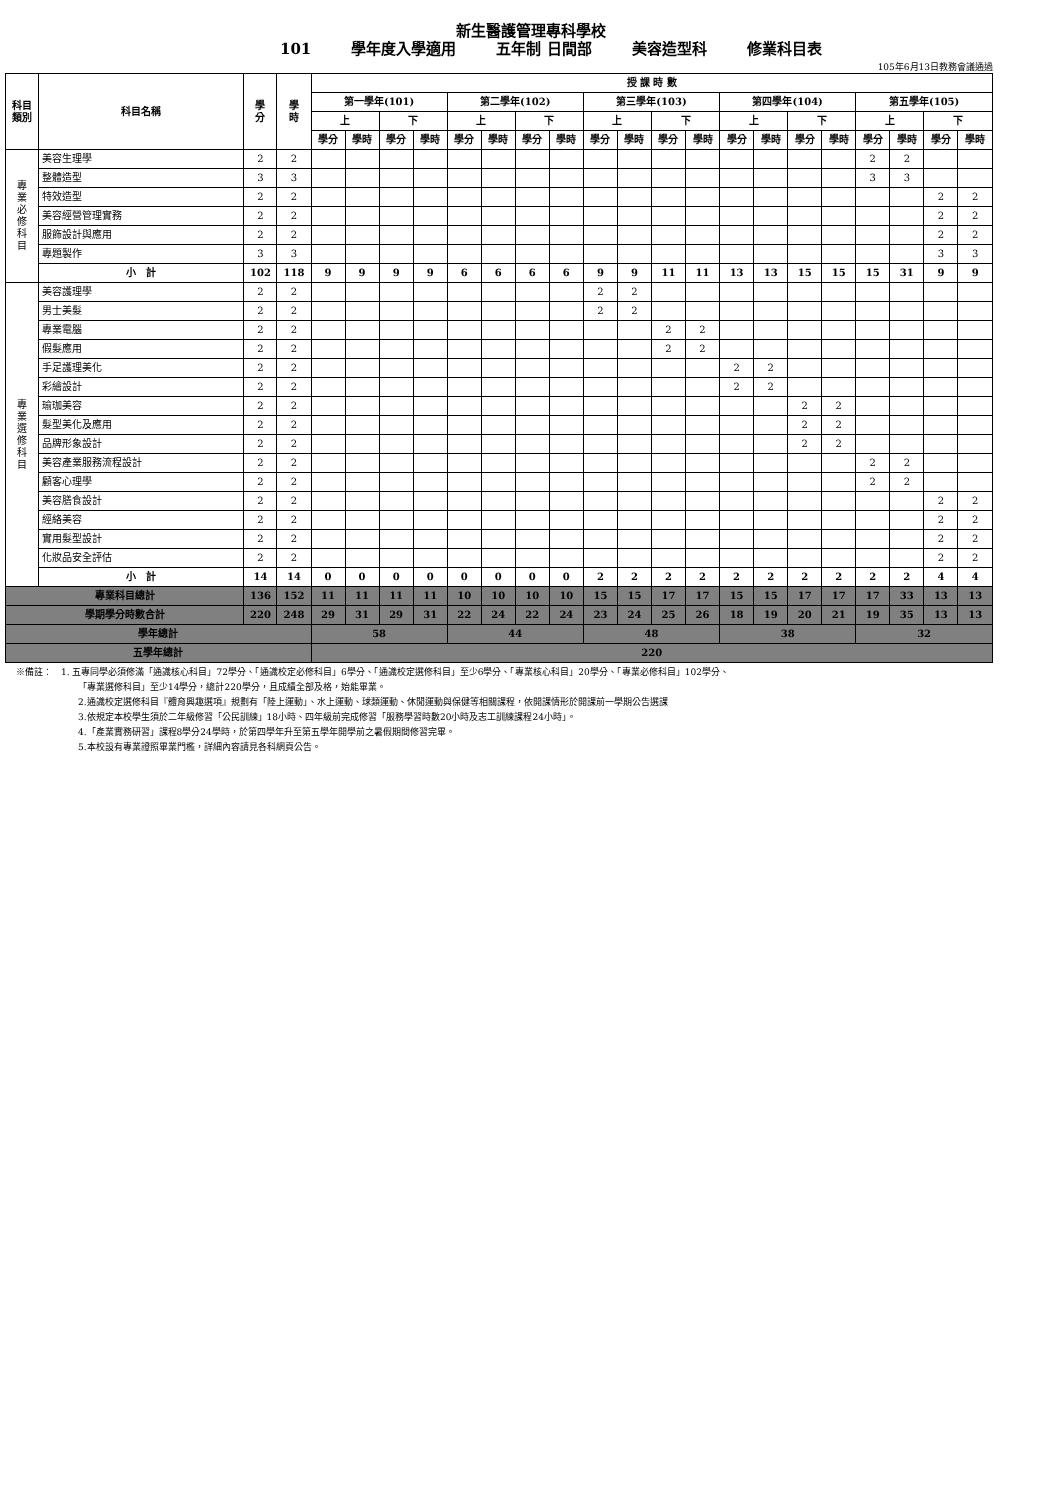新生醫護管理專科學校
101 學年度入學適用 五年制 日間部 美容造型科 修業科目表
105年6月13日教務會議通過
| 科目 類別 | 科目名稱 | 學 分 | 學 時 | 授 課 時 數 | | | | | | | | | | | | | | | | | | | |
| --- | --- | --- | --- | --- | --- | --- | --- | --- | --- | --- | --- | --- | --- | --- | --- | --- | --- | --- | --- | --- | --- | --- | --- |
| | | | | 第一學年(101) | | | | 第二學年(102) | | | | 第三學年(103) | | | | 第四學年(104) | | | | 第五學年(105) | | | |
| | | | | 上 | | 下 | | 上 | | 下 | | 上 | | 下 | | 上 | | 下 | | 上 | | 下 | |
| | | | | 學分 | 學時 | 學分 | 學時 | 學分 | 學時 | 學分 | 學時 | 學分 | 學時 | 學分 | 學時 | 學分 | 學時 | 學分 | 學時 | 學分 | 學時 | 學分 | 學時 |
| 專 業 必 修 科 目 | 美容生理學 | 2 | 2 | | | | | | | | | | | | | | | | | 2 | 2 | | |
| | 整體造型 | 3 | 3 | | | | | | | | | | | | | | | | | 3 | 3 | | |
| | 特效造型 | 2 | 2 | | | | | | | | | | | | | | | | | | | 2 | 2 |
| | 美容經營管理實務 | 2 | 2 | | | | | | | | | | | | | | | | | | | 2 | 2 |
| | 服飾設計與應用 | 2 | 2 | | | | | | | | | | | | | | | | | | | 2 | 2 |
| | 專題製作 | 3 | 3 | | | | | | | | | | | | | | | | | | | 3 | 3 |
| | 小 計 | 102 | 118 | 9 | 9 | 9 | 9 | 6 | 6 | 6 | 6 | 9 | 9 | 11 | 11 | 13 | 13 | 15 | 15 | 15 | 31 | 9 | 9 |
| 專 業 選 修 科 目 | 美容護理學 | 2 | 2 | | | | | | | | | 2 | 2 | | | | | | | | | | |
| | 男士美髮 | 2 | 2 | | | | | | | | | 2 | 2 | | | | | | | | | | |
| | 專業電腦 | 2 | 2 | | | | | | | | | | | 2 | 2 | | | | | | | | |
| | 假髮應用 | 2 | 2 | | | | | | | | | | | 2 | 2 | | | | | | | | |
| | 手足護理美化 | 2 | 2 | | | | | | | | | | | | | 2 | 2 | | | | | | |
| | 彩繪設計 | 2 | 2 | | | | | | | | | | | | | 2 | 2 | | | | | | |
| | 瑜珈美容 | 2 | 2 | | | | | | | | | | | | | | | 2 | 2 | | | | |
| | 髮型美化及應用 | 2 | 2 | | | | | | | | | | | | | | | 2 | 2 | | | | |
| | 品牌形象設計 | 2 | 2 | | | | | | | | | | | | | | | 2 | 2 | | | | |
| | 美容產業服務流程設計 | 2 | 2 | | | | | | | | | | | | | | | | | 2 | 2 | | |
| | 顧客心理學 | 2 | 2 | | | | | | | | | | | | | | | | | 2 | 2 | | |
| | 美容膳食設計 | 2 | 2 | | | | | | | | | | | | | | | | | | | 2 | 2 |
| | 經絡美容 | 2 | 2 | | | | | | | | | | | | | | | | | | | 2 | 2 |
| | 實用髮型設計 | 2 | 2 | | | | | | | | | | | | | | | | | | | 2 | 2 |
| | 化妝品安全評估 | 2 | 2 | | | | | | | | | | | | | | | | | | | 2 | 2 |
| | 小 計 | 14 | 14 | 0 | 0 | 0 | 0 | 0 | 0 | 0 | 0 | 2 | 2 | 2 | 2 | 2 | 2 | 2 | 2 | 2 | 2 | 4 | 4 |
| 專業科目總計 | | 136 | 152 | 11 | 11 | 11 | 11 | 10 | 10 | 10 | 10 | 15 | 15 | 17 | 17 | 15 | 15 | 17 | 17 | 17 | 33 | 13 | 13 |
| 學期學分時數合計 | | 220 | 248 | 29 | 31 | 29 | 31 | 22 | 24 | 22 | 24 | 23 | 24 | 25 | 26 | 18 | 19 | 20 | 21 | 19 | 35 | 13 | 13 |
| 學年總計 | | | | 58 | | | | 44 | | | | 48 | | | | 38 | | | | 32 | | | |
| 五學年總計 | | | | 220 | | | | | | | | | | | | | | | | | | | |
※備註：　1. 五專同學必須修滿「通識核心科目」72學分、「通識校定必修科目」6學分、「通識校定選修科目」至少6學分、「專業核心科目」20學分、「專業必修科目」102學分、
「專業選修科目」至少14學分，總計220學分，且成績全部及格，始能畢業。
2.通識校定選修科目『體育興趣選項』規劃有「陸上運動」、水上運動、球類運動、休閒運動與保健等相關課程，依開課情形於開課前一學期公告選課
3.依規定本校學生須於二年級修習「公民訓練」18小時、四年級前完成修習「服務學習時數20小時及志工訓練課程24小時」。
4.「產業實務研習」課程8學分24學時，於第四學年升至第五學年開學前之暑假期間修習完畢。
5.本校設有專業證照畢業門檻，詳細內容請見各科網頁公告。